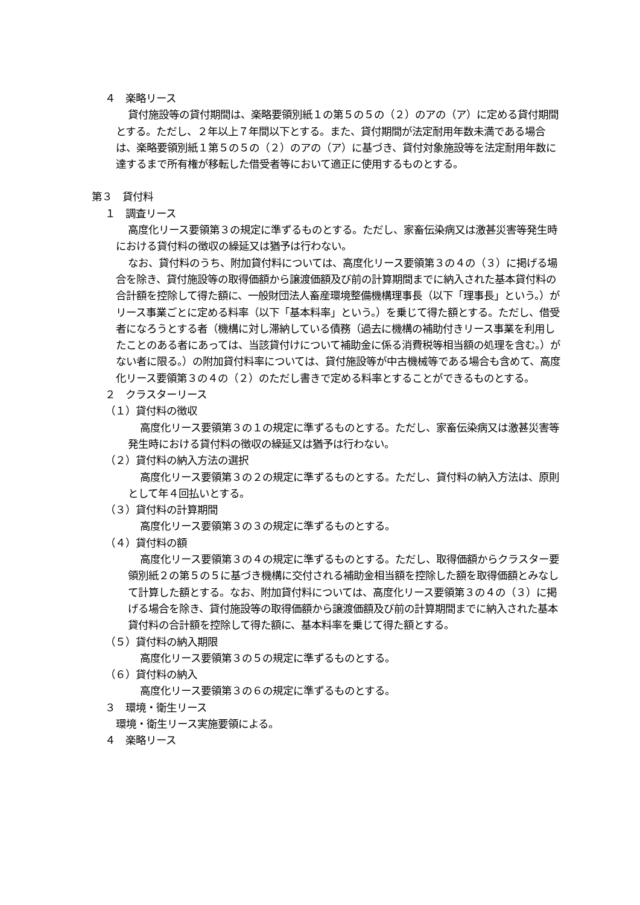４　楽略リース
貸付施設等の貸付期間は、楽略要領別紙１の第５の５の（２）のアの（ア）に定める貸付期間とする。ただし、２年以上７年間以下とする。また、貸付期間が法定耐用年数未満である場合は、楽略要領別紙１第５の５の（２）のアの（ア）に基づき、貸付対象施設等を法定耐用年数に達するまで所有権が移転した借受者等において適正に使用するものとする。
第３　貸付料
１　調査リース
高度化リース要領第３の規定に準ずるものとする。ただし、家畜伝染病又は激甚災害等発生時における貸付料の徴収の繰延又は猶予は行わない。
なお、貸付料のうち、附加貸付料については、高度化リース要領第３の４の（３）に掲げる場合を除き、貸付施設等の取得価額から譲渡価額及び前の計算期間までに納入された基本貸付料の合計額を控除して得た額に、一般財団法人畜産環境整備機構理事長（以下「理事長」という。）がリース事業ごとに定める料率（以下「基本料率」という。）を乗じて得た額とする。ただし、借受者になろうとする者（機構に対し滞納している債務（過去に機構の補助付きリース事業を利用したことのある者にあっては、当該貸付けについて補助金に係る消費税等相当額の処理を含む。）がない者に限る。）の附加貸付料率については、貸付施設等が中古機械等である場合も含めて、高度化リース要領第３の４の（２）のただし書きで定める料率とすることができるものとする。
２　クラスターリース
（１）貸付料の徴収
高度化リース要領第３の１の規定に準ずるものとする。ただし、家畜伝染病又は激甚災害等発生時における貸付料の徴収の繰延又は猶予は行わない。
（２）貸付料の納入方法の選択
高度化リース要領第３の２の規定に準ずるものとする。ただし、貸付料の納入方法は、原則として年４回払いとする。
（３）貸付料の計算期間
高度化リース要領第３の３の規定に準ずるものとする。
（４）貸付料の額
高度化リース要領第３の４の規定に準ずるものとする。ただし、取得価額からクラスター要領別紙２の第５の５に基づき機構に交付される補助金相当額を控除した額を取得価額とみなして計算した額とする。なお、附加貸付料については、高度化リース要領第３の４の（３）に掲げる場合を除き、貸付施設等の取得価額から譲渡価額及び前の計算期間までに納入された基本貸付料の合計額を控除して得た額に、基本料率を乗じて得た額とする。
（５）貸付料の納入期限
高度化リース要領第３の５の規定に準ずるものとする。
（６）貸付料の納入
高度化リース要領第３の６の規定に準ずるものとする。
３　環境・衛生リース
環境・衛生リース実施要領による。
４　楽略リース